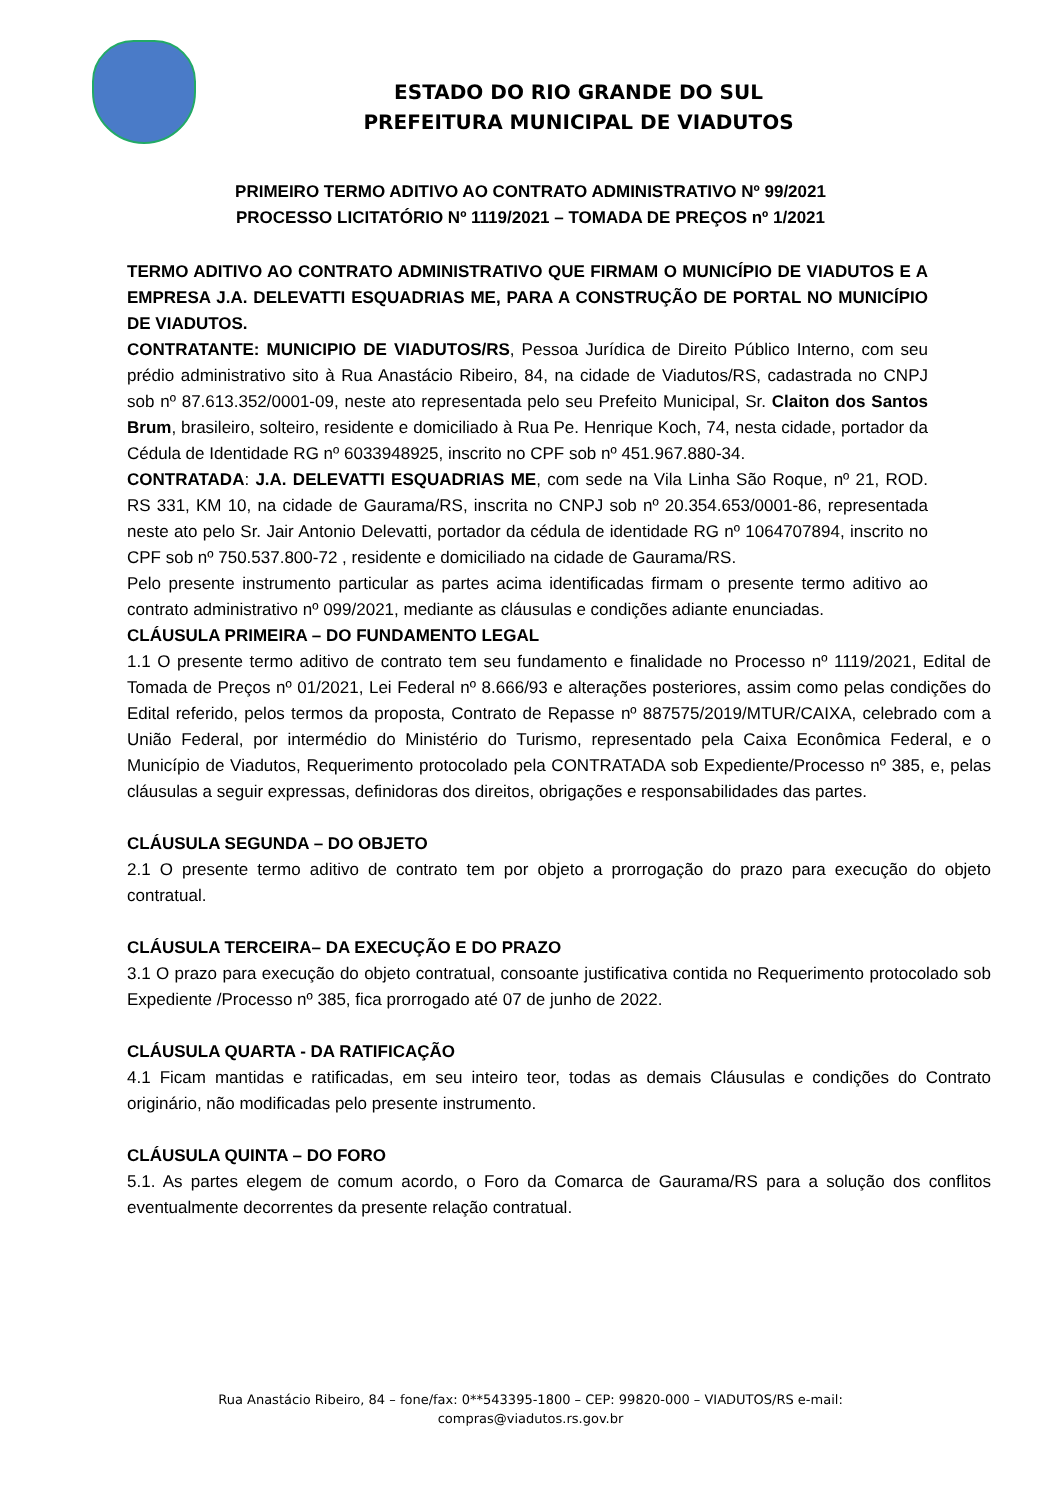ESTADO DO RIO GRANDE DO SUL
PREFEITURA MUNICIPAL DE VIADUTOS
PRIMEIRO TERMO ADITIVO AO CONTRATO ADMINISTRATIVO Nº 99/2021
PROCESSO LICITATÓRIO Nº 1119/2021 – TOMADA DE PREÇOS nº 1/2021
TERMO ADITIVO AO CONTRATO ADMINISTRATIVO QUE FIRMAM O MUNICÍPIO DE VIADUTOS E A EMPRESA J.A. DELEVATTI ESQUADRIAS ME, PARA A CONSTRUÇÃO DE PORTAL NO MUNICÍPIO DE VIADUTOS.
CONTRATANTE: MUNICIPIO DE VIADUTOS/RS, Pessoa Jurídica de Direito Público Interno, com seu prédio administrativo sito à Rua Anastácio Ribeiro, 84, na cidade de Viadutos/RS, cadastrada no CNPJ sob nº 87.613.352/0001-09, neste ato representada pelo seu Prefeito Municipal, Sr. Claiton dos Santos Brum, brasileiro, solteiro, residente e domiciliado à Rua Pe. Henrique Koch, 74, nesta cidade, portador da Cédula de Identidade RG nº 6033948925, inscrito no CPF sob nº 451.967.880-34.
CONTRATADA: J.A. DELEVATTI ESQUADRIAS ME, com sede na Vila Linha São Roque, nº 21, ROD. RS 331, KM 10, na cidade de Gaurama/RS, inscrita no CNPJ sob nº 20.354.653/0001-86, representada neste ato pelo Sr. Jair Antonio Delevatti, portador da cédula de identidade RG nº 1064707894, inscrito no CPF sob nº 750.537.800-72 , residente e domiciliado na cidade de Gaurama/RS.
Pelo presente instrumento particular as partes acima identificadas firmam o presente termo aditivo ao contrato administrativo nº 099/2021, mediante as cláusulas e condições adiante enunciadas.
CLÁUSULA PRIMEIRA – DO FUNDAMENTO LEGAL
1.1 O presente termo aditivo de contrato tem seu fundamento e finalidade no Processo nº 1119/2021, Edital de Tomada de Preços nº 01/2021, Lei Federal nº 8.666/93 e alterações posteriores, assim como pelas condições do Edital referido, pelos termos da proposta, Contrato de Repasse nº 887575/2019/MTUR/CAIXA, celebrado com a União Federal, por intermédio do Ministério do Turismo, representado pela Caixa Econômica Federal, e o Município de Viadutos, Requerimento protocolado pela CONTRATADA sob Expediente/Processo nº 385, e, pelas cláusulas a seguir expressas, definidoras dos direitos, obrigações e responsabilidades das partes.
CLÁUSULA SEGUNDA – DO OBJETO
2.1 O presente termo aditivo de contrato tem por objeto a prorrogação do prazo para execução do objeto contratual.
CLÁUSULA TERCEIRA– DA EXECUÇÃO E DO PRAZO
3.1 O prazo para execução do objeto contratual, consoante justificativa contida no Requerimento protocolado sob Expediente /Processo nº 385, fica prorrogado até 07 de junho de 2022.
CLÁUSULA QUARTA - DA RATIFICAÇÃO
4.1 Ficam mantidas e ratificadas, em seu inteiro teor, todas as demais Cláusulas e condições do Contrato originário, não modificadas pelo presente instrumento.
CLÁUSULA QUINTA – DO FORO
5.1. As partes elegem de comum acordo, o Foro da Comarca de Gaurama/RS para a solução dos conflitos eventualmente decorrentes da presente relação contratual.
Rua Anastácio Ribeiro, 84 – fone/fax: 0**543395-1800 – CEP: 99820-000 – VIADUTOS/RS e-mail:
compras@viadutos.rs.gov.br